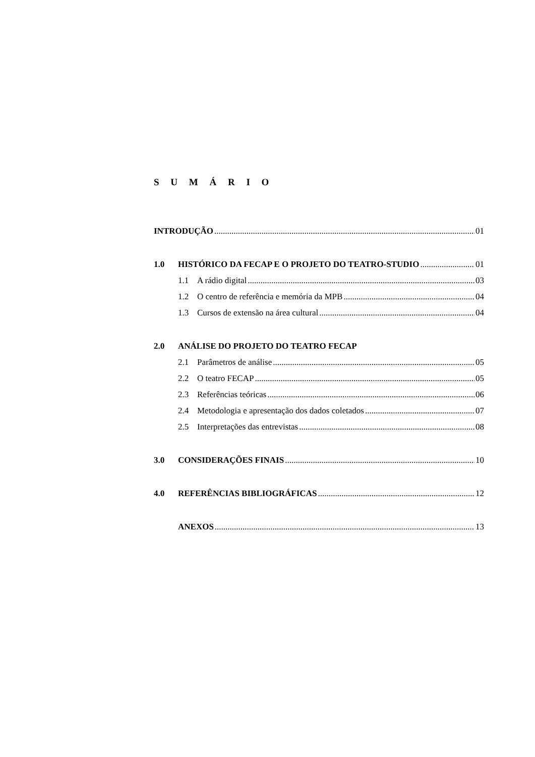S U M Á R I O
INTRODUÇÃO 01
1.0 HISTÓRICO DA FECAP E O PROJETO DO TEATRO-STUDIO 01
1.1 A rádio digital 03
1.2 O centro de referência e memória da MPB 04
1.3 Cursos de extensão na área cultural 04
2.0 ANÁLISE DO PROJETO DO TEATRO FECAP
2.1 Parâmetros de análise 05
2.2 O teatro FECAP 05
2.3 Referências teóricas 06
2.4 Metodologia e apresentação dos dados coletados 07
2.5 Interpretações das entrevistas 08
3.0 CONSIDERAÇÕES FINAIS 10
4.0 REFERÊNCIAS BIBLIOGRÁFICAS 12
ANEXOS 13